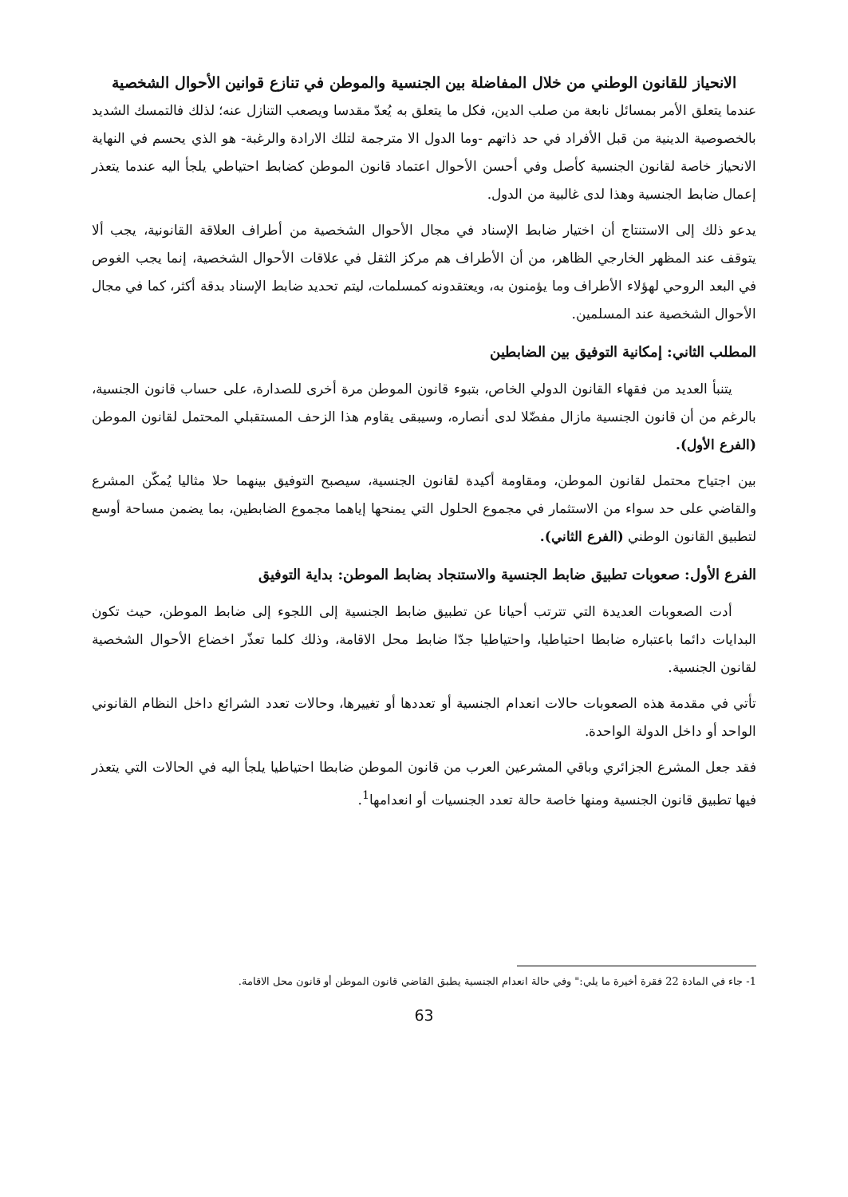الانحياز للقانون الوطني من خلال المفاضلة بين الجنسية والموطن في تنازع قوانين الأحوال الشخصية
عندما يتعلق الأمر بمسائل نابعة من صلب الدين، فكل ما يتعلق به يُعدّ مقدسا ويصعب التنازل عنه؛ لذلك فالتمسك الشديد بالخصوصية الدينية من قبل الأفراد في حد ذاتهم -وما الدول الا مترجمة لتلك الارادة والرغبة- هو الذي يحسم في النهاية الانحياز خاصة لقانون الجنسية كأصل وفي أحسن الأحوال اعتماد قانون الموطن كضابط احتياطي يلجأ اليه عندما يتعذر إعمال ضابط الجنسية وهذا لدى غالبية من الدول.
يدعو ذلك إلى الاستنتاج أن اختيار ضابط الإسناد في مجال الأحوال الشخصية من أطراف العلاقة القانونية، يجب ألا يتوقف عند المظهر الخارجي الظاهر، من أن الأطراف هم مركز الثقل في علاقات الأحوال الشخصية، إنما يجب الغوص في البعد الروحي لهؤلاء الأطراف وما يؤمنون به، ويعتقدونه كمسلمات، ليتم تحديد ضابط الإسناد بدقة أكثر، كما في مجال الأحوال الشخصية عند المسلمين.
المطلب الثاني: إمكانية التوفيق بين الضابطين
يتنبأ العديد من فقهاء القانون الدولي الخاص، بتبوء قانون الموطن مرة أخرى للصدارة، على حساب قانون الجنسية، بالرغم من أن قانون الجنسية مازال مفضّلا لدى أنصاره، وسيبقى يقاوم هذا الزحف المستقبلي المحتمل لقانون الموطن (الفرع الأول).
بين اجتياح محتمل لقانون الموطن، ومقاومة أكيدة لقانون الجنسية، سيصبح التوفيق بينهما حلا مثاليا يُمكّن المشرع والقاضي على حد سواء من الاستثمار في مجموع الحلول التي يمنحها إياهما مجموع الضابطين، بما يضمن مساحة أوسع لتطبيق القانون الوطني (الفرع الثاني).
الفرع الأول: صعوبات تطبيق ضابط الجنسية والاستنجاد بضابط الموطن: بداية التوفيق
أدت الصعوبات العديدة التي تترتب أحيانا عن تطبيق ضابط الجنسية إلى اللجوء إلى ضابط الموطن، حيث تكون البدايات دائما باعتباره ضابطا احتياطيا، واحتياطيا جدّا ضابط محل الاقامة، وذلك كلما تعذّر اخضاع الأحوال الشخصية لقانون الجنسية.
تأتي في مقدمة هذه الصعوبات حالات انعدام الجنسية أو تعددها أو تغييرها، وحالات تعدد الشرائع داخل النظام القانوني الواحد أو داخل الدولة الواحدة.
فقد جعل المشرع الجزائري وباقي المشرعين العرب من قانون الموطن ضابطا احتياطيا يلجأ اليه في الحالات التي يتعذر فيها تطبيق قانون الجنسية ومنها خاصة حالة تعدد الجنسيات أو انعدامها<sup>1</sup>.
1- جاء في المادة 22 فقرة أخيرة ما يلي:" وفي حالة انعدام الجنسية يطبق القاضي قانون الموطن أو قانون محل الاقامة.
63